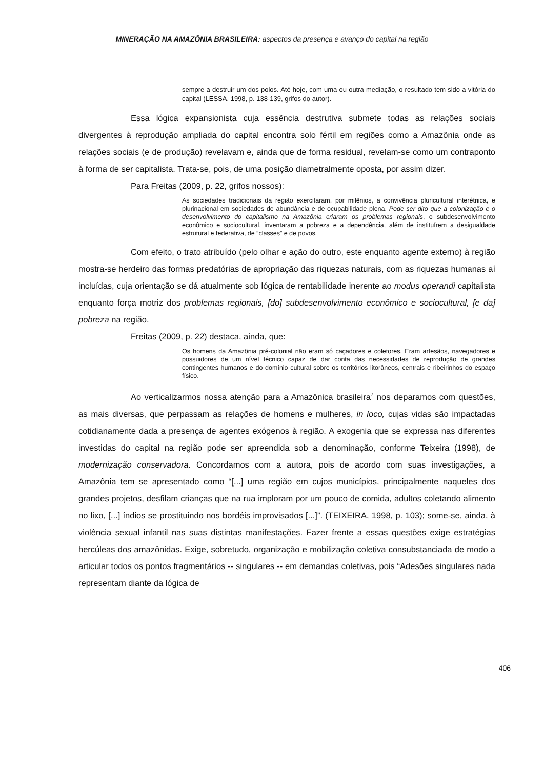MINERAÇÃO NA AMAZÔNIA BRASILEIRA: aspectos da presença e avanço do capital na região
sempre a destruir um dos polos. Até hoje, com uma ou outra mediação, o resultado tem sido a vitória do capital (LESSA, 1998, p. 138-139, grifos do autor).
Essa lógica expansionista cuja essência destrutiva submete todas as relações sociais divergentes à reprodução ampliada do capital encontra solo fértil em regiões como a Amazônia onde as relações sociais (e de produção) revelavam e, ainda que de forma residual, revelam-se como um contraponto à forma de ser capitalista. Trata-se, pois, de uma posição diametralmente oposta, por assim dizer.
Para Freitas (2009, p. 22, grifos nossos):
As sociedades tradicionais da região exercitaram, por milênios, a convivência pluricultural interétnica, e plurinacional em sociedades de abundância e de ocupabilidade plena. Pode ser dito que a colonização e o desenvolvimento do capitalismo na Amazônia criaram os problemas regionais, o subdesenvolvimento econômico e sociocultural, inventaram a pobreza e a dependência, além de instituírem a desigualdade estrutural e federativa, de “classes” e de povos.
Com efeito, o trato atribuído (pelo olhar e ação do outro, este enquanto agente externo) à região mostra-se herdeiro das formas predatórias de apropriação das riquezas naturais, com as riquezas humanas aí incluídas, cuja orientação se dá atualmente sob lógica de rentabilidade inerente ao modus operandi capitalista enquanto força motriz dos problemas regionais, [do] subdesenvolvimento econômico e sociocultural, [e da] pobreza na região.
Freitas (2009, p. 22) destaca, ainda, que:
Os homens da Amazônia pré-colonial não eram só caçadores e coletores. Eram artesãos, navegadores e possuidores de um nível técnico capaz de dar conta das necessidades de reprodução de grandes contingentes humanos e do domínio cultural sobre os territórios litorâneos, centrais e ribeirinhos do espaço físico.
Ao verticalizarmos nossa atenção para a Amazônica brasileira<sup>7</sup> nos deparamos com questões, as mais diversas, que perpassam as relações de homens e mulheres, in loco, cujas vidas são impactadas cotidianamente dada a presença de agentes exógenos à região. A exogenia que se expressa nas diferentes investidas do capital na região pode ser apreendida sob a denominação, conforme Teixeira (1998), de modernização conservadora. Concordamos com a autora, pois de acordo com suas investigações, a Amazônia tem se apresentado como “[...] uma região em cujos municípios, principalmente naqueles dos grandes projetos, desfilam crianças que na rua imploram por um pouco de comida, adultos coletando alimento no lixo, [...] índios se prostituindo nos bordéis improvisados [...]”. (TEIXEIRA, 1998, p. 103); some-se, ainda, à violência sexual infantil nas suas distintas manifestações. Fazer frente a essas questões exige estratégias hercúleas dos amazônidas. Exige, sobretudo, organização e mobilização coletiva consubstanciada de modo a articular todos os pontos fragmentários -- singulares -- em demandas coletivas, pois “Adesões singulares nada representam diante da lógica de
406